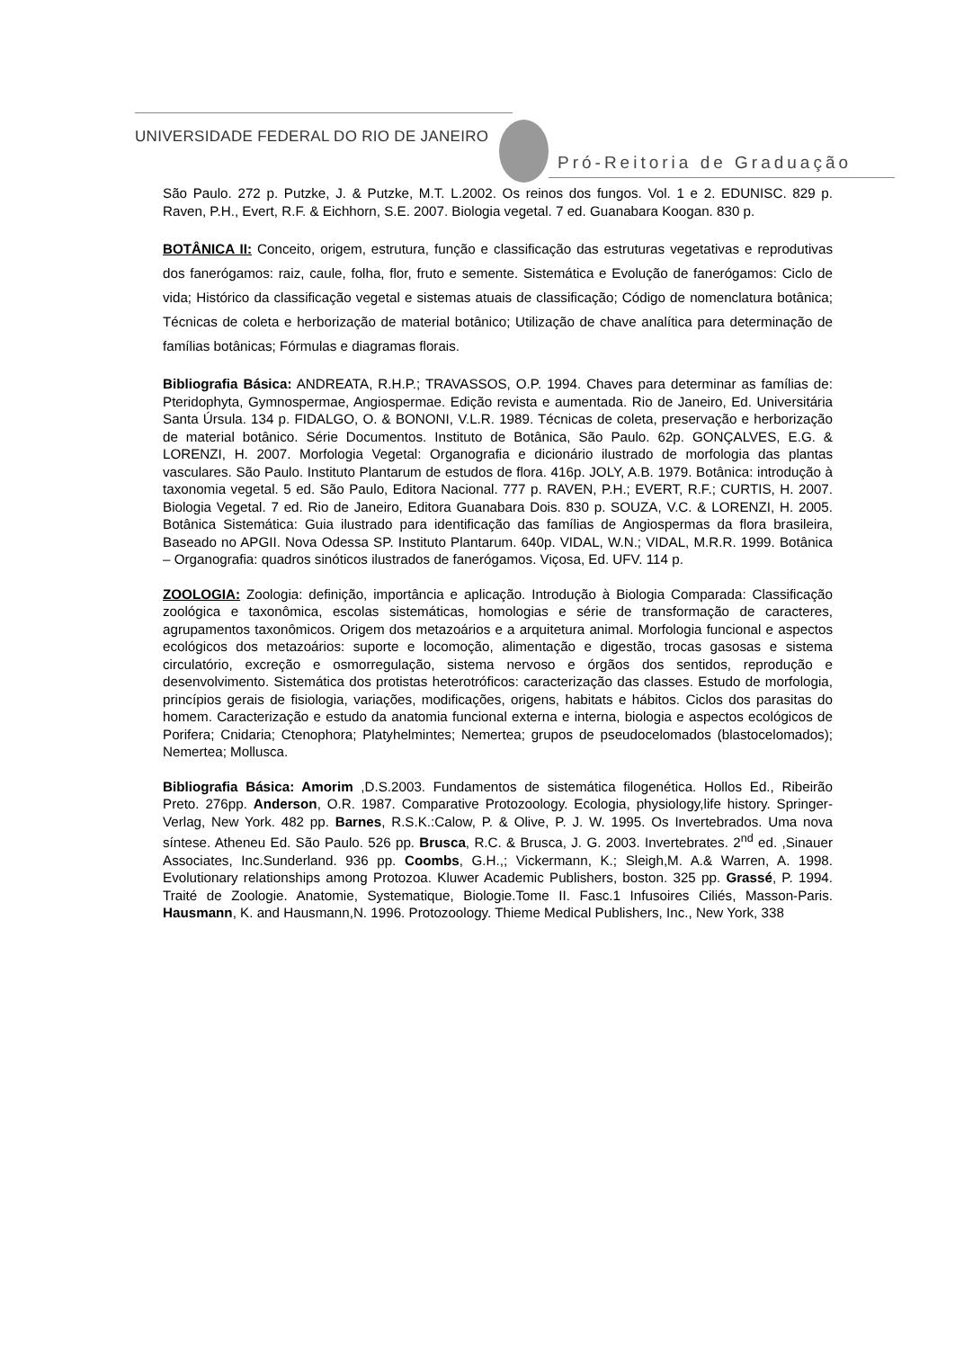UNIVERSIDADE FEDERAL DO RIO DE JANEIRO
Pró-Reitoria de Graduação
São Paulo. 272 p. Putzke, J. & Putzke, M.T. L.2002. Os reinos dos fungos. Vol. 1 e 2. EDUNISC. 829 p. Raven, P.H., Evert, R.F. & Eichhorn, S.E. 2007. Biologia vegetal. 7 ed. Guanabara Koogan. 830 p.
BOTÂNICA II: Conceito, origem, estrutura, função e classificação das estruturas vegetativas e reprodutivas dos fanerógamos: raiz, caule, folha, flor, fruto e semente. Sistemática e Evolução de fanerógamos: Ciclo de vida; Histórico da classificação vegetal e sistemas atuais de classificação; Código de nomenclatura botânica; Técnicas de coleta e herborização de material botânico; Utilização de chave analítica para determinação de famílias botânicas; Fórmulas e diagramas florais.
Bibliografia Básica: ANDREATA, R.H.P.; TRAVASSOS, O.P. 1994. Chaves para determinar as famílias de: Pteridophyta, Gymnospermae, Angiospermae. Edição revista e aumentada. Rio de Janeiro, Ed. Universitária Santa Úrsula. 134 p. FIDALGO, O. & BONONI, V.L.R. 1989. Técnicas de coleta, preservação e herborização de material botânico. Série Documentos. Instituto de Botânica, São Paulo. 62p. GONÇALVES, E.G. & LORENZI, H. 2007. Morfologia Vegetal: Organografia e dicionário ilustrado de morfologia das plantas vasculares. São Paulo. Instituto Plantarum de estudos de flora. 416p. JOLY, A.B. 1979. Botânica: introdução à taxonomia vegetal. 5 ed. São Paulo, Editora Nacional. 777 p. RAVEN, P.H.; EVERT, R.F.; CURTIS, H. 2007. Biologia Vegetal. 7 ed. Rio de Janeiro, Editora Guanabara Dois. 830 p. SOUZA, V.C. & LORENZI, H. 2005. Botânica Sistemática: Guia ilustrado para identificação das famílias de Angiospermas da flora brasileira, Baseado no APGII. Nova Odessa SP. Instituto Plantarum. 640p. VIDAL, W.N.; VIDAL, M.R.R. 1999. Botânica – Organografia: quadros sinóticos ilustrados de fanerógamos. Viçosa, Ed. UFV. 114 p.
ZOOLOGIA: Zoologia: definição, importância e aplicação. Introdução à Biologia Comparada: Classificação zoológica e taxonômica, escolas sistemáticas, homologias e série de transformação de caracteres, agrupamentos taxonômicos. Origem dos metazoários e a arquitetura animal. Morfologia funcional e aspectos ecológicos dos metazoários: suporte e locomoção, alimentação e digestão, trocas gasosas e sistema circulatório, excreção e osmorregulação, sistema nervoso e órgãos dos sentidos, reprodução e desenvolvimento. Sistemática dos protistas heterotróficos: caracterização das classes. Estudo de morfologia, princípios gerais de fisiologia, variações, modificações, origens, habitats e hábitos. Ciclos dos parasitas do homem. Caracterização e estudo da anatomia funcional externa e interna, biologia e aspectos ecológicos de Porifera; Cnidaria; Ctenophora; Platyhelmintes; Nemertea; grupos de pseudocelomados (blastocelomados); Nemertea; Mollusca.
Bibliografia Básica: Amorim ,D.S.2003. Fundamentos de sistemática filogenética. Hollos Ed., Ribeirão Preto. 276pp. Anderson, O.R. 1987. Comparative Protozoology. Ecologia, physiology,life history. Springer-Verlag, New York. 482 pp. Barnes, R.S.K.:Calow, P. & Olive, P. J. W. 1995. Os Invertebrados. Uma nova síntese. Atheneu Ed. São Paulo. 526 pp. Brusca, R.C. & Brusca, J. G. 2003. Invertebrates. 2<sup>nd</sup> ed. ,Sinauer Associates, Inc.Sunderland. 936 pp. Coombs, G.H.,; Vickermann, K.; Sleigh,M. A.& Warren, A. 1998. Evolutionary relationships among Protozoa. Kluwer Academic Publishers, boston. 325 pp. Grassé, P. 1994. Traité de Zoologie. Anatomie, Systematique, Biologie.Tome II. Fasc.1 Infusoires Ciliés, Masson-Paris. Hausmann, K. and Hausmann,N. 1996. Protozoology. Thieme Medical Publishers, Inc., New York, 338